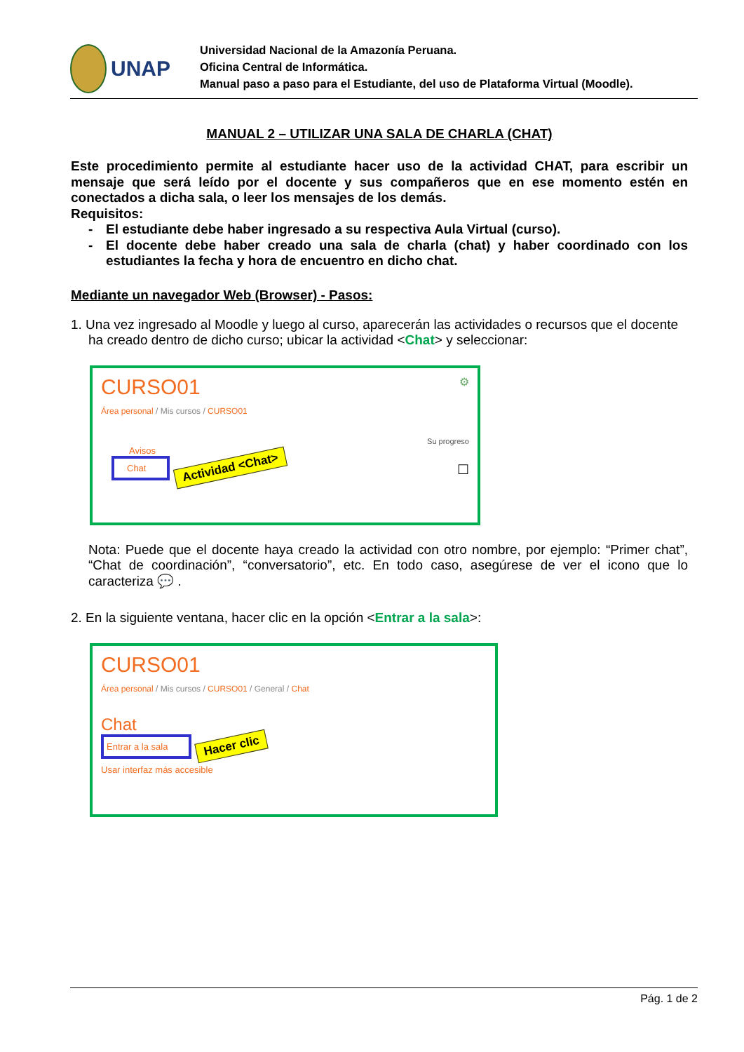UNAP
Universidad Nacional de la Amazonía Peruana.
Oficina Central de Informática.
Manual paso a paso para el Estudiante, del uso de Plataforma Virtual (Moodle).
MANUAL 2 – UTILIZAR UNA SALA DE CHARLA (CHAT)
Este procedimiento permite al estudiante hacer uso de la actividad CHAT, para escribir un mensaje que será leído por el docente y sus compañeros que en ese momento estén en conectados a dicha sala, o leer los mensajes de los demás.
Requisitos:
- El estudiante debe haber ingresado a su respectiva Aula Virtual (curso).
- El docente debe haber creado una sala de charla (chat) y haber coordinado con los estudiantes la fecha y hora de encuentro en dicho chat.
Mediante un navegador Web (Browser) - Pasos:
1. Una vez ingresado al Moodle y luego al curso, aparecerán las actividades o recursos que el docente
ha creado dentro de dicho curso; ubicar la actividad <Chat> y seleccionar:
CURSO01 ⚙
Área personal / Mis cursos / CURSO01
Su progreso
Avisos
Chat
Actividad <Chat> ☐
Nota: Puede que el docente haya creado la actividad con otro nombre, por ejemplo: “Primer chat”, “Chat de coordinación”, “conversatorio”, etc. En todo caso, asegúrese de ver el icono que lo caracteriza 💬 .
2. En la siguiente ventana, hacer clic en la opción <Entrar a la sala>:
CURSO01
Área personal / Mis cursos / CURSO01 / General / Chat
Chat
Entrar a la sala
Hacer clic
Usar interfaz más accesible
Pág. 1 de 2